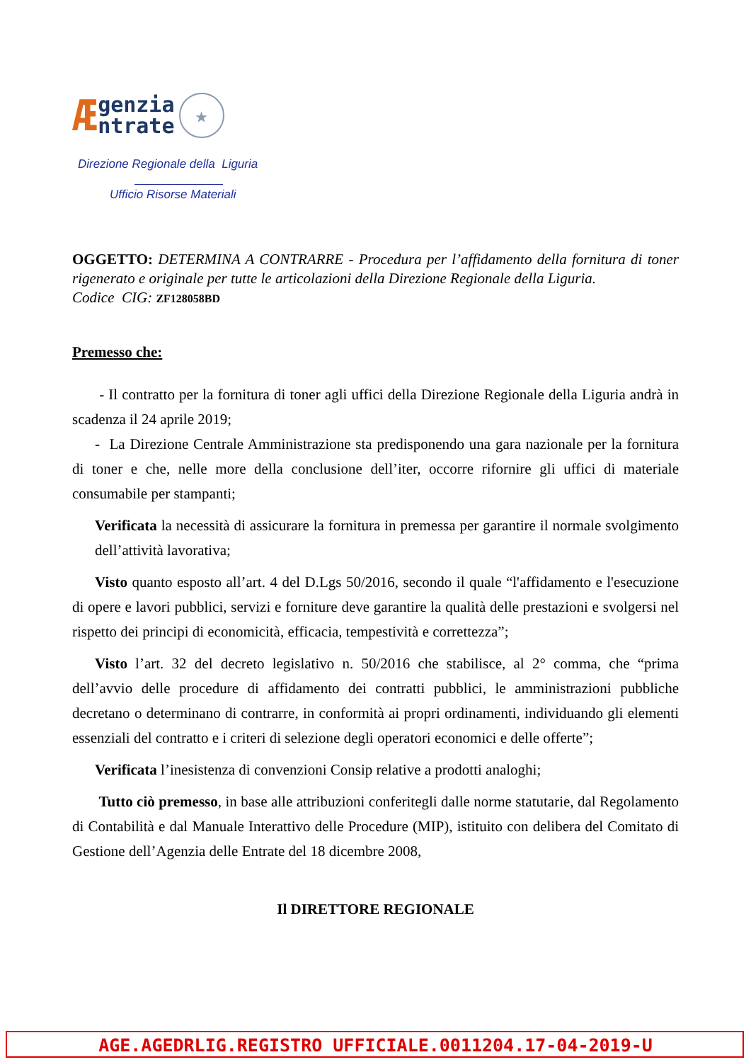Ægenzia
ntrate ★
Direzione Regionale della Liguria
Ufficio Risorse Materiali
OGGETTO: DETERMINA A CONTRARRE - Procedura per l’affidamento della fornitura di toner rigenerato e originale per tutte le articolazioni della Direzione Regionale della Liguria.
Codice CIG: ZF128058BD
Premesso che:
- Il contratto per la fornitura di toner agli uffici della Direzione Regionale della Liguria andrà in scadenza il 24 aprile 2019;
- La Direzione Centrale Amministrazione sta predisponendo una gara nazionale per la fornitura di toner e che, nelle more della conclusione dell’iter, occorre rifornire gli uffici di materiale consumabile per stampanti;
Verificata la necessità di assicurare la fornitura in premessa per garantire il normale svolgimento dell’attività lavorativa;
Visto quanto esposto all’art. 4 del D.Lgs 50/2016, secondo il quale “l'affidamento e l'esecuzione di opere e lavori pubblici, servizi e forniture deve garantire la qualità delle prestazioni e svolgersi nel rispetto dei principi di economicità, efficacia, tempestività e correttezza”;
Visto l’art. 32 del decreto legislativo n. 50/2016 che stabilisce, al 2° comma, che “prima dell’avvio delle procedure di affidamento dei contratti pubblici, le amministrazioni pubbliche decretano o determinano di contrarre, in conformità ai propri ordinamenti, individuando gli elementi essenziali del contratto e i criteri di selezione degli operatori economici e delle offerte”;
Verificata l’inesistenza di convenzioni Consip relative a prodotti analoghi;
Tutto ciò premesso, in base alle attribuzioni conferitegli dalle norme statutarie, dal Regolamento di Contabilità e dal Manuale Interattivo delle Procedure (MIP), istituito con delibera del Comitato di Gestione dell’Agenzia delle Entrate del 18 dicembre 2008,
Il DIRETTORE REGIONALE
AGE.AGEDRLIG.REGISTRO UFFICIALE.0011204.17-04-2019-U